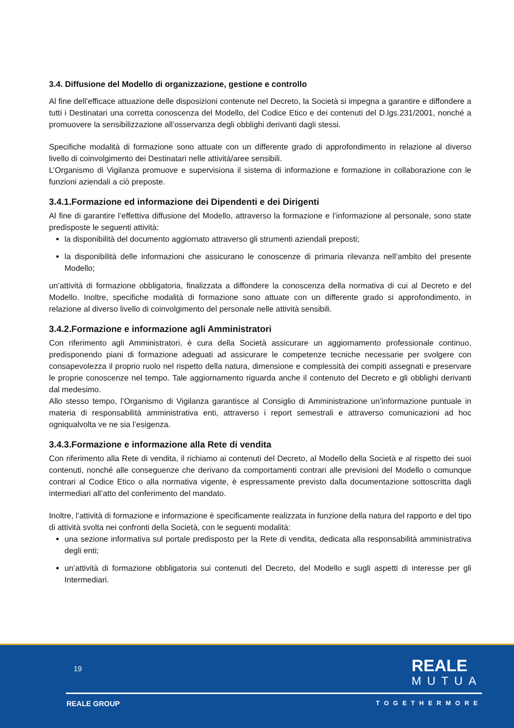3.4. Diffusione del Modello di organizzazione, gestione e controllo
Al fine dell’efficace attuazione delle disposizioni contenute nel Decreto, la Società si impegna a garantire e diffondere a tutti i Destinatari una corretta conoscenza del Modello, del Codice Etico e dei contenuti del D.lgs.231/2001, nonché a promuovere la sensibilizzazione all’osservanza degli obblighi derivanti dagli stessi.
Specifiche modalità di formazione sono attuate con un differente grado di approfondimento in relazione al diverso livello di coinvolgimento dei Destinatari nelle attività/aree sensibili.
L’Organismo di Vigilanza promuove e supervisiona il sistema di informazione e formazione in collaborazione con le funzioni aziendali a ciò preposte.
3.4.1.Formazione ed informazione dei Dipendenti e dei Dirigenti
Al fine di garantire l’effettiva diffusione del Modello, attraverso la formazione e l’informazione al personale, sono state predisposte le seguenti attività:
la disponibilità del documento aggiornato attraverso gli strumenti aziendali preposti;
la disponibilità delle informazioni che assicurano le conoscenze di primaria rilevanza nell’ambito del presente Modello;
un’attività di formazione obbligatoria, finalizzata a diffondere la conoscenza della normativa di cui al Decreto e del Modello. Inoltre, specifiche modalità di formazione sono attuate con un differente grado si approfondimento, in relazione al diverso livello di coinvolgimento del personale nelle attività sensibili.
3.4.2.Formazione e informazione agli Amministratori
Con riferimento agli Amministratori, è cura della Società assicurare un aggiornamento professionale continuo, predisponendo piani di formazione adeguati ad assicurare le competenze tecniche necessarie per svolgere con consapevolezza il proprio ruolo nel rispetto della natura, dimensione e complessità dei compiti assegnati e preservare le proprie conoscenze nel tempo. Tale aggiornamento riguarda anche il contenuto del Decreto e gli obblighi derivanti dal medesimo.
Allo stesso tempo, l’Organismo di Vigilanza garantisce al Consiglio di Amministrazione un’informazione puntuale in materia di responsabilità amministrativa enti, attraverso i report semestrali e attraverso comunicazioni ad hoc ogniqualvolta ve ne sia l’esigenza.
3.4.3.Formazione e informazione alla Rete di vendita
Con riferimento alla Rete di vendita, il richiamo ai contenuti del Decreto, al Modello della Società e al rispetto dei suoi contenuti, nonché alle conseguenze che derivano da comportamenti contrari alle previsioni del Modello o comunque contrari al Codice Etico o alla normativa vigente, è espressamente previsto dalla documentazione sottoscritta dagli intermediari all’atto del conferimento del mandato.
Inoltre, l’attività di formazione e informazione è specificamente realizzata in funzione della natura del rapporto e del tipo di attività svolta nei confronti della Società, con le seguenti modalità:
una sezione informativa sul portale predisposto per la Rete di vendita, dedicata alla responsabilità amministrativa degli enti;
un’attività di formazione obbligatoria sui contenuti del Decreto, del Modello e sugli aspetti di interesse per gli Intermediari.
19 REALE
MUTUA
REALE GROUP TOGETHERMORE